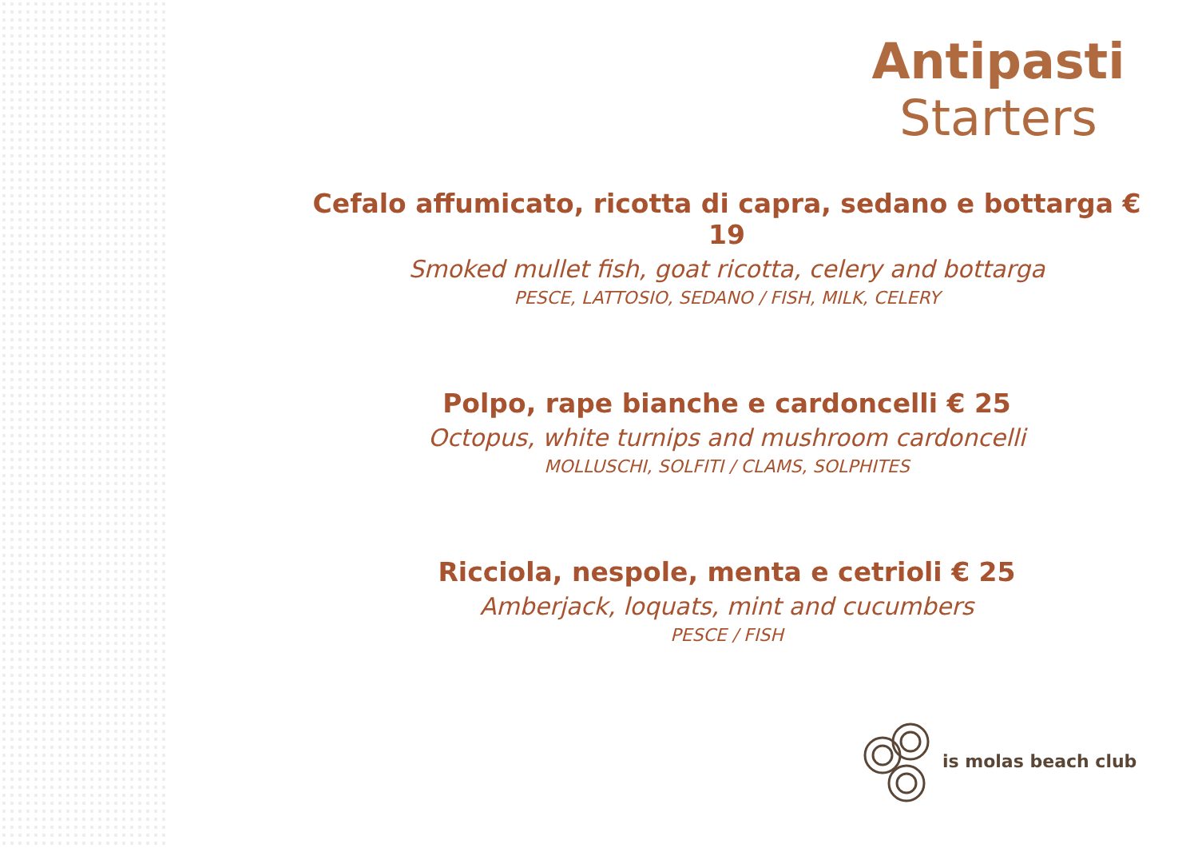Antipasti
Starters
Cefalo affumicato, ricotta di capra, sedano e bottarga € 19
Smoked mullet fish, goat ricotta, celery and bottarga
PESCE, LATTOSIO, SEDANO / FISH, MILK, CELERY
Polpo, rape bianche e cardoncelli € 25
Octopus, white turnips and mushroom cardoncelli
MOLLUSCHI, SOLFITI / CLAMS, SOLPHITES
Ricciola, nespole, menta e cetrioli € 25
Amberjack, loquats, mint and cucumbers
PESCE / FISH
is molas beach club